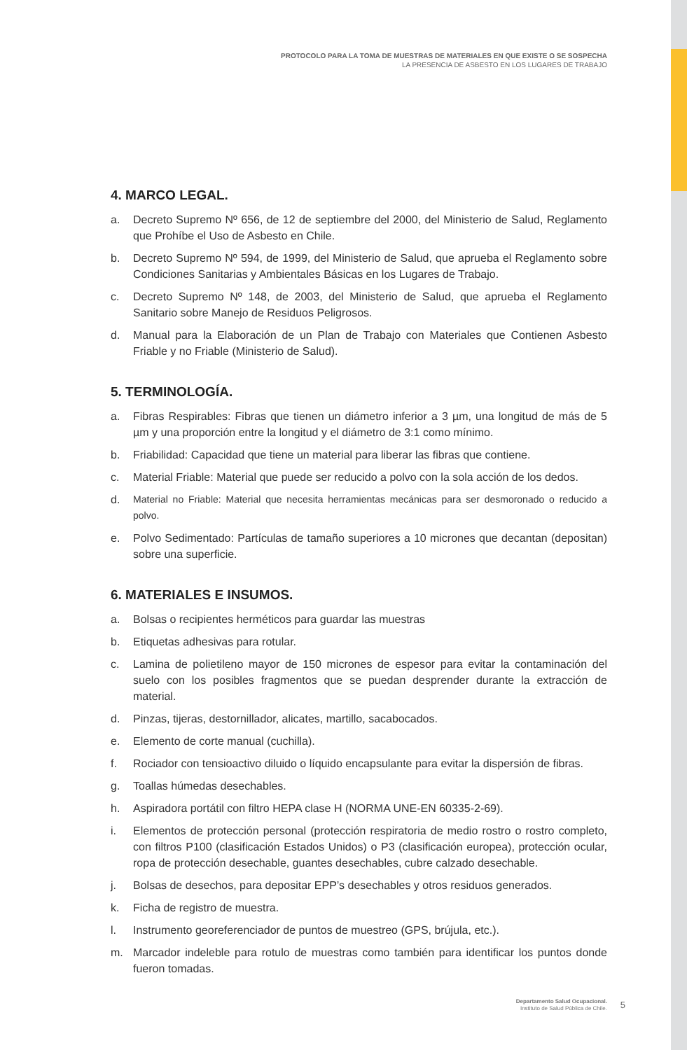PROTOCOLO PARA LA TOMA DE MUESTRAS DE MATERIALES EN QUE EXISTE O SE SOSPECHA
LA PRESENCIA DE ASBESTO EN LOS LUGARES DE TRABAJO
4. MARCO LEGAL.
a. Decreto Supremo Nº 656, de 12 de septiembre del 2000, del Ministerio de Salud, Reglamento que Prohíbe el Uso de Asbesto en Chile.
b. Decreto Supremo Nº 594, de 1999, del Ministerio de Salud, que aprueba el Reglamento sobre Condiciones Sanitarias y Ambientales Básicas en los Lugares de Trabajo.
c. Decreto Supremo Nº 148, de 2003, del Ministerio de Salud, que aprueba el Reglamento Sanitario sobre Manejo de Residuos Peligrosos.
d. Manual para la Elaboración de un Plan de Trabajo con Materiales que Contienen Asbesto Friable y no Friable (Ministerio de Salud).
5. TERMINOLOGÍA.
a. Fibras Respirables: Fibras que tienen un diámetro inferior a 3 µm, una longitud de más de 5 µm y una proporción entre la longitud y el diámetro de 3:1 como mínimo.
b. Friabilidad: Capacidad que tiene un material para liberar las fibras que contiene.
c. Material Friable: Material que puede ser reducido a polvo con la sola acción de los dedos.
d. Material no Friable: Material que necesita herramientas mecánicas para ser desmoronado o reducido a polvo.
e. Polvo Sedimentado: Partículas de tamaño superiores a 10 micrones que decantan (depositan) sobre una superficie.
6. MATERIALES E INSUMOS.
a. Bolsas o recipientes herméticos para guardar las muestras
b. Etiquetas adhesivas para rotular.
c. Lamina de polietileno mayor de 150 micrones de espesor para evitar la contaminación del suelo con los posibles fragmentos que se puedan desprender durante la extracción de material.
d. Pinzas, tijeras, destornillador, alicates, martillo, sacabocados.
e. Elemento de corte manual (cuchilla).
f. Rociador con tensioactivo diluido o líquido encapsulante para evitar la dispersión de fibras.
g. Toallas húmedas desechables.
h. Aspiradora portátil con filtro HEPA clase H (NORMA UNE-EN 60335-2-69).
i. Elementos de protección personal (protección respiratoria de medio rostro o rostro completo, con filtros P100 (clasificación Estados Unidos) o P3 (clasificación europea), protección ocular, ropa de protección desechable, guantes desechables, cubre calzado desechable.
j. Bolsas de desechos, para depositar EPP’s desechables y otros residuos generados.
k. Ficha de registro de muestra.
l. Instrumento georeferenciador de puntos de muestreo (GPS, brújula, etc.).
m. Marcador indeleble para rotulo de muestras como también para identificar los puntos donde fueron tomadas.
Departamento Salud Ocupacional.
Instituto de Salud Pública de Chile.
5